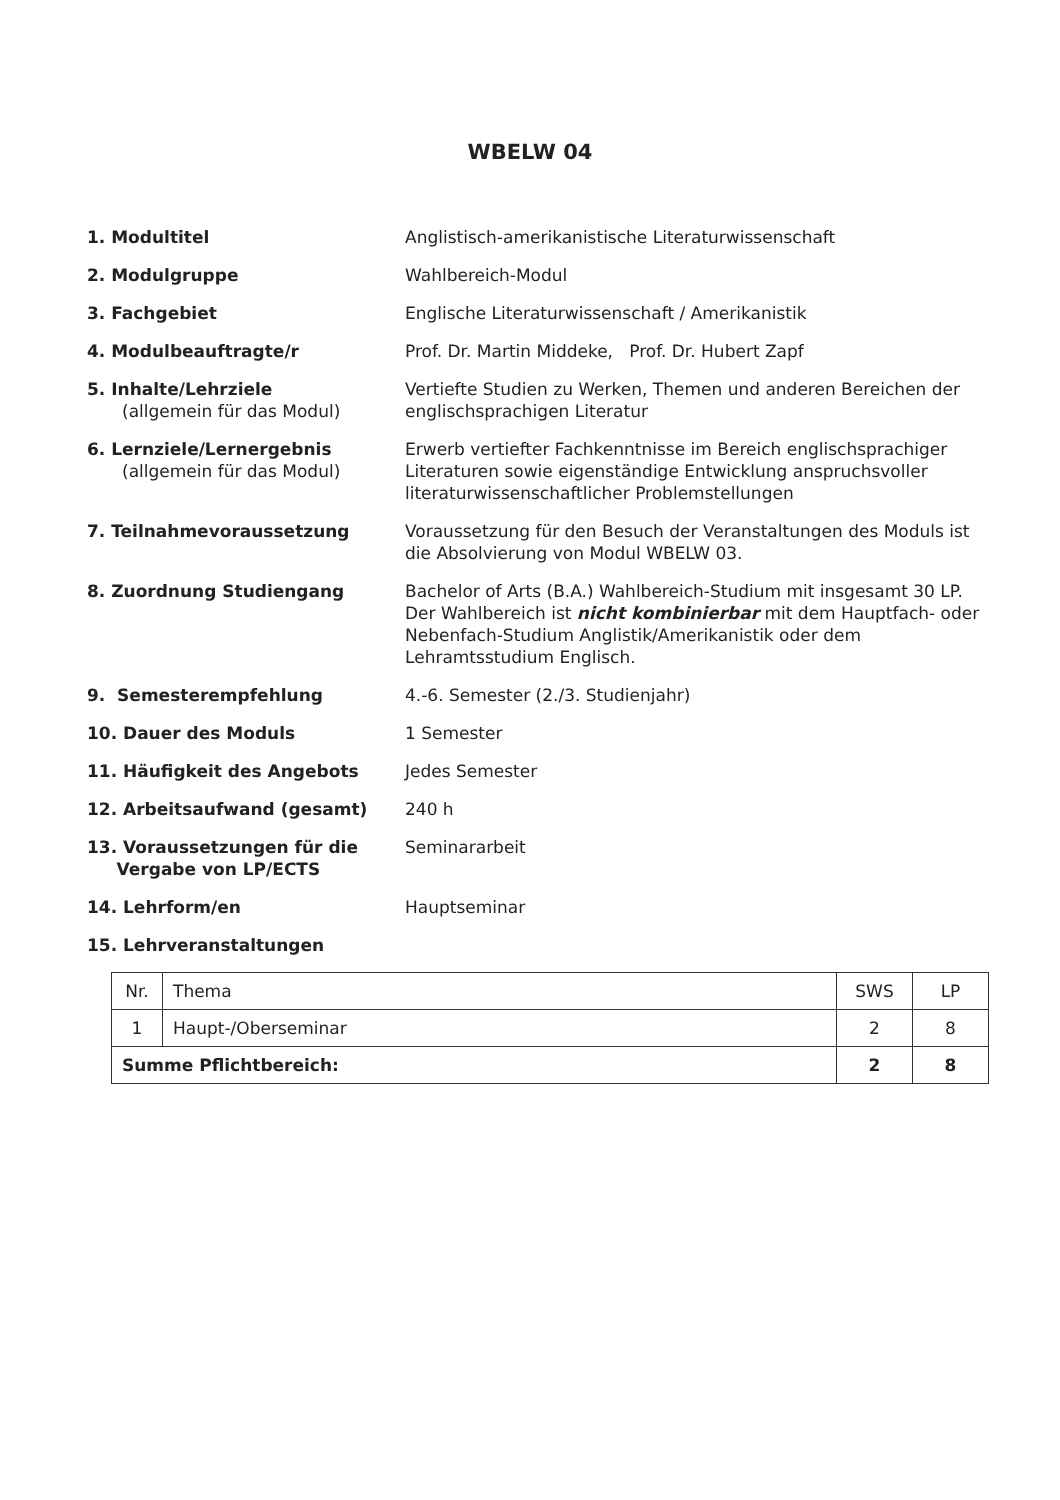WBELW 04
1. Modultitel Anglistisch-amerikanistische Literaturwissenschaft
2. Modulgruppe Wahlbereich-Modul
3. Fachgebiet Englische Literaturwissenschaft / Amerikanistik
4. Modulbeauftragte/r Prof. Dr. Martin Middeke, Prof. Dr. Hubert Zapf
5. Inhalte/Lehrziele
(allgemein für das Modul)
Vertiefte Studien zu Werken, Themen und anderen Bereichen der englischsprachigen Literatur
6. Lernziele/Lernergebnis
(allgemein für das Modul)
Erwerb vertiefter Fachkenntnisse im Bereich englischsprachiger Literaturen sowie eigenständige Entwicklung anspruchsvoller literaturwissenschaftlicher Problemstellungen
7. Teilnahmevoraussetzung Voraussetzung für den Besuch der Veranstaltungen des Moduls ist die Absolvierung von Modul WBELW 03.
8. Zuordnung Studiengang Bachelor of Arts (B.A.) Wahlbereich-Studium mit insgesamt 30 LP.
Der Wahlbereich ist nicht kombinierbar mit dem Hauptfach- oder Nebenfach-Studium Anglistik/Amerikanistik oder dem Lehramtsstudium Englisch.
9. Semesterempfehlung 4.-6. Semester (2./3. Studienjahr)
10. Dauer des Moduls 1 Semester
11. Häufigkeit des Angebots Jedes Semester
12. Arbeitsaufwand (gesamt) 240 h
13. Voraussetzungen für die
Vergabe von LP/ECTS
Seminararbeit
14. Lehrform/en Hauptseminar
15. Lehrveranstaltungen
| Nr. | Thema | SWS | LP |
| --- | --- | --- | --- |
| 1 | Haupt-/Oberseminar | 2 | 8 |
| Summe Pflichtbereich: | | 2 | 8 |